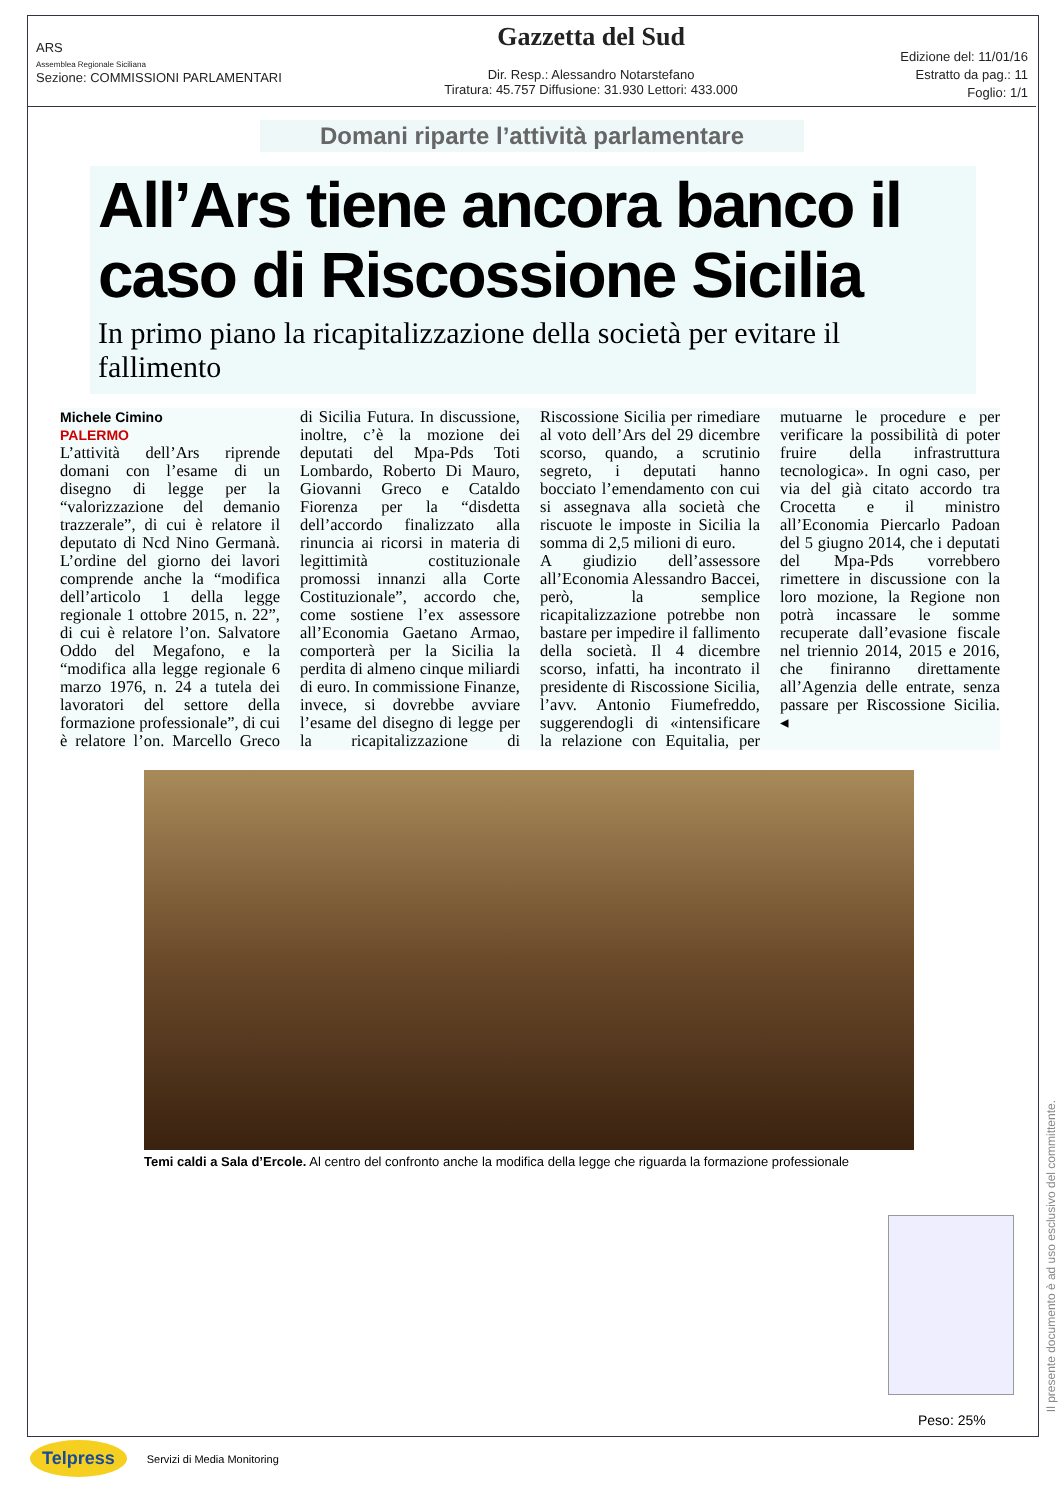ARS
Assemblea Regionale Siciliana
Sezione: COMMISSIONI PARLAMENTARI
Gazzetta del Sud
Dir. Resp.: Alessandro Notarstefano
Tiratura: 45.757 Diffusione: 31.930 Lettori: 433.000
Edizione del: 11/01/16
Estratto da pag.: 11
Foglio: 1/1
Domani riparte l’attività parlamentare
All’Ars tiene ancora banco il caso di Riscossione Sicilia
In primo piano la ricapitalizzazione della società per evitare il fallimento
Michele Cimino
PALERMO
L’attività dell’Ars riprende domani con l’esame di un disegno di legge per la “valorizzazione del demanio trazzerale”, di cui è relatore il deputato di Ncd Nino Germanà. L’ordine del giorno dei lavori comprende anche la “modifica dell’articolo 1 della legge regionale 1 ottobre 2015, n. 22”, di cui è relatore l’on. Salvatore Oddo del Megafono, e la “modifica alla legge regionale 6 marzo 1976, n. 24 a tutela dei lavoratori del settore della formazione professionale”, di cui è relatore l’on. Marcello Greco di Sicilia Futura. In discussione, inoltre, c’è la mozione dei deputati del Mpa-Pds Toti Lombardo, Roberto Di Mauro, Giovanni Greco e Cataldo Fiorenza per la “disdetta dell’accordo finalizzato alla rinuncia ai ricorsi in materia di legittimità costituzionale promossi innanzi alla Corte Costituzionale”, accordo che, come sostiene l’ex assessore all’Economia Gaetano Armao, comporterà per la Sicilia la perdita di almeno cinque miliardi di euro. In commissione Finanze, invece, si dovrebbe avviare l’esame del disegno di legge per la ricapitalizzazione di Riscossione Sicilia per rimediare al voto dell’Ars del 29 dicembre scorso, quando, a scrutinio segreto, i deputati hanno bocciato l’emendamento con cui si assegnava alla società che riscuote le imposte in Sicilia la somma di 2,5 milioni di euro.
A giudizio dell’assessore all’Economia Alessandro Baccei, però, la semplice ricapitalizzazione potrebbe non bastare per impedire il fallimento della società. Il 4 dicembre scorso, infatti, ha incontrato il presidente di Riscossione Sicilia, l’avv. Antonio Fiumefreddo, suggerendogli di «intensificare la relazione con Equitalia, per mutuarne le procedure e per verificare la possibilità di poter fruire della infrastruttura tecnologica». In ogni caso, per via del già citato accordo tra Crocetta e il ministro all’Economia Piercarlo Padoan del 5 giugno 2014, che i deputati del Mpa-Pds vorrebbero rimettere in discussione con la loro mozione, la Regione non potrà incassare le somme recuperate dall’evasione fiscale nel triennio 2014, 2015 e 2016, che finiranno direttamente all’Agenzia delle entrate, senza passare per Riscossione Sicilia. ◂
Temi caldi a Sala d’Ercole. Al centro del confronto anche la modifica della legge che riguarda la formazione professionale
Peso: 25%
Il presente documento è ad uso esclusivo del committente.
Telpress Servizi di Media Monitoring